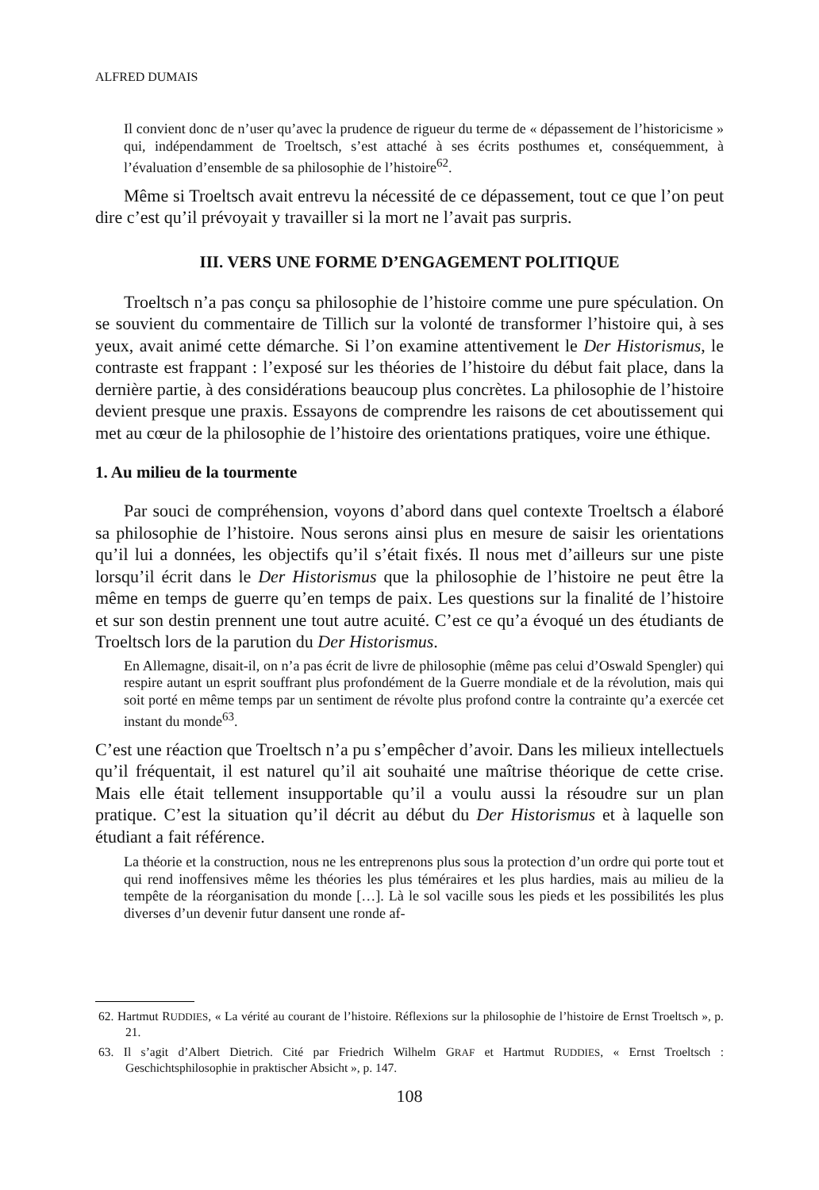ALFRED DUMAIS
Il convient donc de n’user qu’avec la prudence de rigueur du terme de « dépassement de l’historicisme » qui, indépendamment de Troeltsch, s’est attaché à ses écrits posthumes et, conséquemment, à l’évaluation d’ensemble de sa philosophie de l’histoire<sup>62</sup>.
Même si Troeltsch avait entrevu la nécessité de ce dépassement, tout ce que l’on peut dire c’est qu’il prévoyait y travailler si la mort ne l’avait pas surpris.
III. VERS UNE FORME D’ENGAGEMENT POLITIQUE
Troeltsch n’a pas conçu sa philosophie de l’histoire comme une pure spéculation. On se souvient du commentaire de Tillich sur la volonté de transformer l’histoire qui, à ses yeux, avait animé cette démarche. Si l’on examine attentivement le Der Historismus, le contraste est frappant : l’exposé sur les théories de l’histoire du début fait place, dans la dernière partie, à des considérations beaucoup plus concrètes. La philosophie de l’histoire devient presque une praxis. Essayons de comprendre les raisons de cet aboutissement qui met au cœur de la philosophie de l’histoire des orientations pratiques, voire une éthique.
1. Au milieu de la tourmente
Par souci de compréhension, voyons d’abord dans quel contexte Troeltsch a élaboré sa philosophie de l’histoire. Nous serons ainsi plus en mesure de saisir les orientations qu’il lui a données, les objectifs qu’il s’était fixés. Il nous met d’ailleurs sur une piste lorsqu’il écrit dans le Der Historismus que la philosophie de l’histoire ne peut être la même en temps de guerre qu’en temps de paix. Les questions sur la finalité de l’histoire et sur son destin prennent une tout autre acuité. C’est ce qu’a évoqué un des étudiants de Troeltsch lors de la parution du Der Historismus.
En Allemagne, disait-il, on n’a pas écrit de livre de philosophie (même pas celui d’Oswald Spengler) qui respire autant un esprit souffrant plus profondément de la Guerre mondiale et de la révolution, mais qui soit porté en même temps par un sentiment de révolte plus profond contre la contrainte qu’a exercée cet instant du monde<sup>63</sup>.
C’est une réaction que Troeltsch n’a pu s’empêcher d’avoir. Dans les milieux intellectuels qu’il fréquentait, il est naturel qu’il ait souhaité une maîtrise théorique de cette crise. Mais elle était tellement insupportable qu’il a voulu aussi la résoudre sur un plan pratique. C’est la situation qu’il décrit au début du Der Historismus et à laquelle son étudiant a fait référence.
La théorie et la construction, nous ne les entreprenons plus sous la protection d’un ordre qui porte tout et qui rend inoffensives même les théories les plus téméraires et les plus hardies, mais au milieu de la tempête de la réorganisation du monde […]. Là le sol vacille sous les pieds et les possibilités les plus diverses d’un devenir futur dansent une ronde af-
62. Hartmut RUDDIES, « La vérité au courant de l’histoire. Réflexions sur la philosophie de l’histoire de Ernst Troeltsch », p. 21.
63. Il s’agit d’Albert Dietrich. Cité par Friedrich Wilhelm GRAF et Hartmut RUDDIES, « Ernst Troeltsch : Geschichtsphilosophie in praktischer Absicht », p. 147.
108